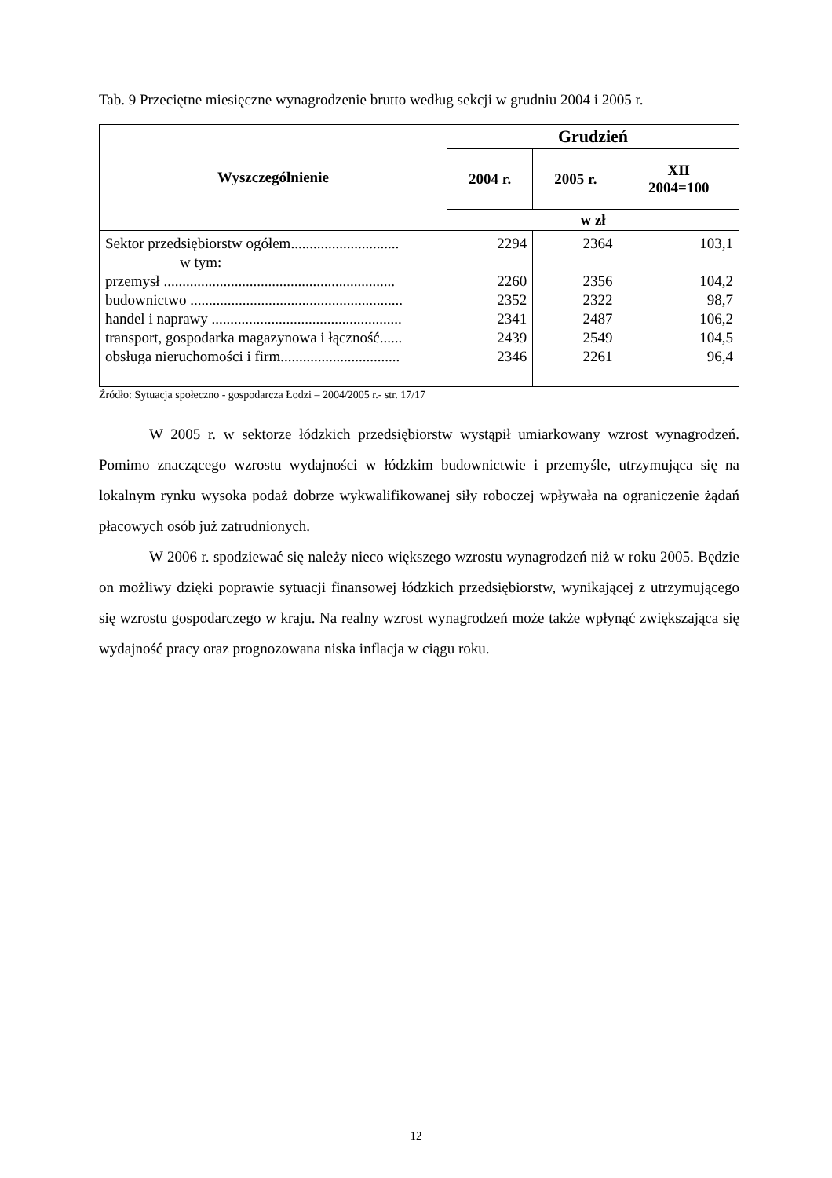Tab. 9 Przeciętne miesięczne wynagrodzenie brutto według sekcji w grudniu 2004 i 2005 r.
| Wyszczególnienie | Grudzień | | |
| --- | --- | --- | --- |
| | 2004 r. | 2005 r. | XII 2004=100 |
| | w zł | | |
| Sektor przedsiębiorstw ogółem............................. w tym: | 2294 | 2364 | 103,1 |
| przemysł .............................................................. | 2260 | 2356 | 104,2 |
| budownictwo ......................................................... | 2352 | 2322 | 98,7 |
| handel i naprawy ................................................... | 2341 | 2487 | 106,2 |
| transport, gospodarka magazynowa i łączność...... | 2439 | 2549 | 104,5 |
| obsługa nieruchomości i firm................................ | 2346 | 2261 | 96,4 |
Źródło: Sytuacja społeczno - gospodarcza Łodzi – 2004/2005 r.- str. 17/17
W 2005 r. w sektorze łódzkich przedsiębiorstw wystąpił umiarkowany wzrost wynagrodzeń. Pomimo znaczącego wzrostu wydajności w łódzkim budownictwie i przemyśle, utrzymująca się na lokalnym rynku wysoka podaż dobrze wykwalifikowanej siły roboczej wpływała na ograniczenie żądań płacowych osób już zatrudnionych.
W 2006 r. spodziewać się należy nieco większego wzrostu wynagrodzeń niż w roku 2005. Będzie on możliwy dzięki poprawie sytuacji finansowej łódzkich przedsiębiorstw, wynikającej z utrzymującego się wzrostu gospodarczego w kraju. Na realny wzrost wynagrodzeń może także wpłynąć zwiększająca się wydajność pracy oraz prognozowana niska inflacja w ciągu roku.
12